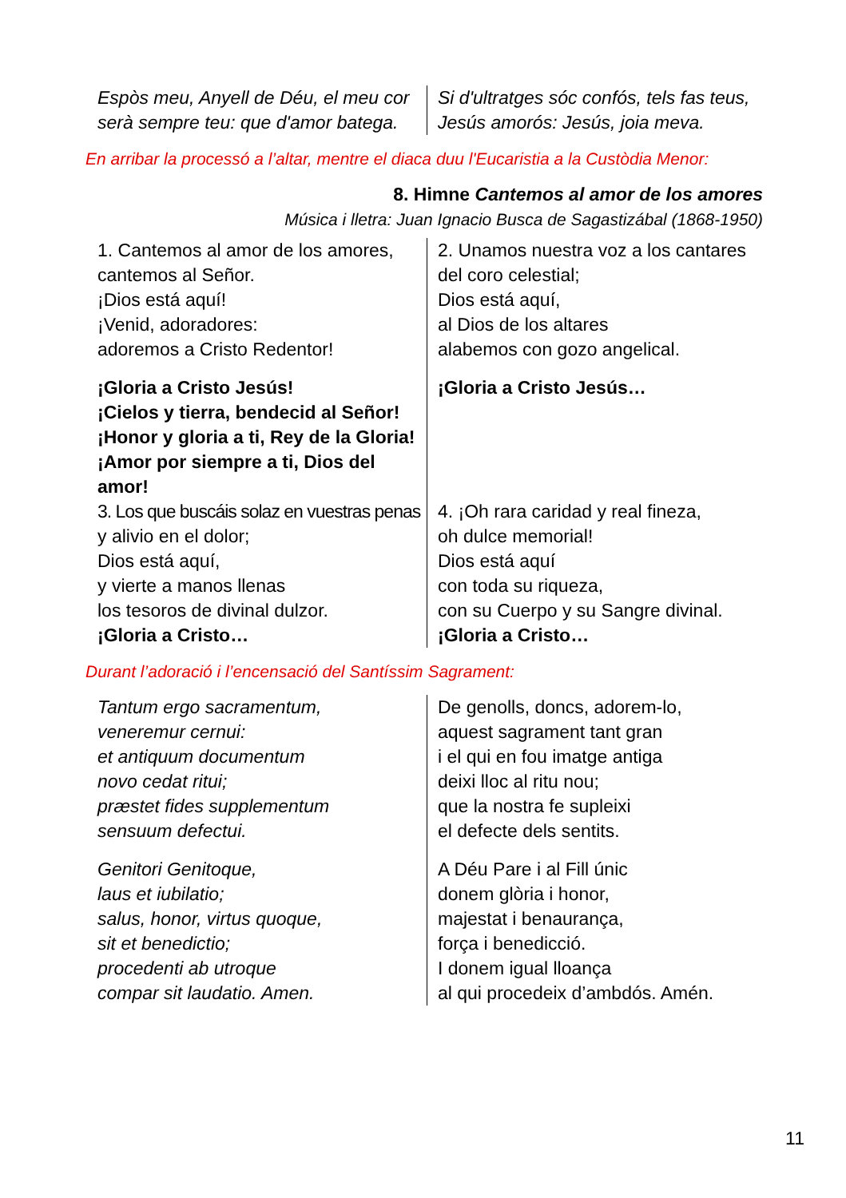Espòs meu, Anyell de Déu, el meu cor
serà sempre teu: que d'amor batega.
Si d'ultratges sóc confós, tels fas teus,
Jesús amorós: Jesús, joia meva.
En arribar la processó a l’altar, mentre el diaca duu l'Eucaristia a la Custòdia Menor:
8. Himne Cantemos al amor de los amores
Música i lletra: Juan Ignacio Busca de Sagastizábal (1868-1950)
1. Cantemos al amor de los amores,
cantemos al Señor.
¡Dios está aquí!
¡Venid, adoradores:
adoremos a Cristo Redentor!
¡Gloria a Cristo Jesús!
¡Cielos y tierra, bendecid al Señor!
¡Honor y gloria a ti, Rey de la Gloria!
¡Amor por siempre a ti, Dios del amor!
3. Los que buscáis solaz en vuestras penas
y alivio en el dolor;
Dios está aquí,
y vierte a manos llenas
los tesoros de divinal dulzor.
¡Gloria a Cristo…
2. Unamos nuestra voz a los cantares
del coro celestial;
Dios está aquí,
al Dios de los altares
alabemos con gozo angelical.
¡Gloria a Cristo Jesús…
4. ¡Oh rara caridad y real fineza,
oh dulce memorial!
Dios está aquí
con toda su riqueza,
con su Cuerpo y su Sangre divinal.
¡Gloria a Cristo…
Durant l’adoració i l’encensació del Santíssim Sagrament:
Tantum ergo sacramentum,
veneremur cernui:
et antiquum documentum
novo cedat ritui;
præstet fides supplementum
sensuum defectui.
Genitori Genitoque,
laus et iubilatio;
salus, honor, virtus quoque,
sit et benedictio;
procedenti ab utroque
compar sit laudatio. Amen.
De genolls, doncs, adorem-lo,
aquest sagrament tant gran
i el qui en fou imatge antiga
deixi lloc al ritu nou;
que la nostra fe supleixi
el defecte dels sentits.
A Déu Pare i al Fill únic
donem glòria i honor,
majestat i benaurança,
força i benedicció.
I donem igual lloança
al qui procedeix d’ambdós. Amén.
11